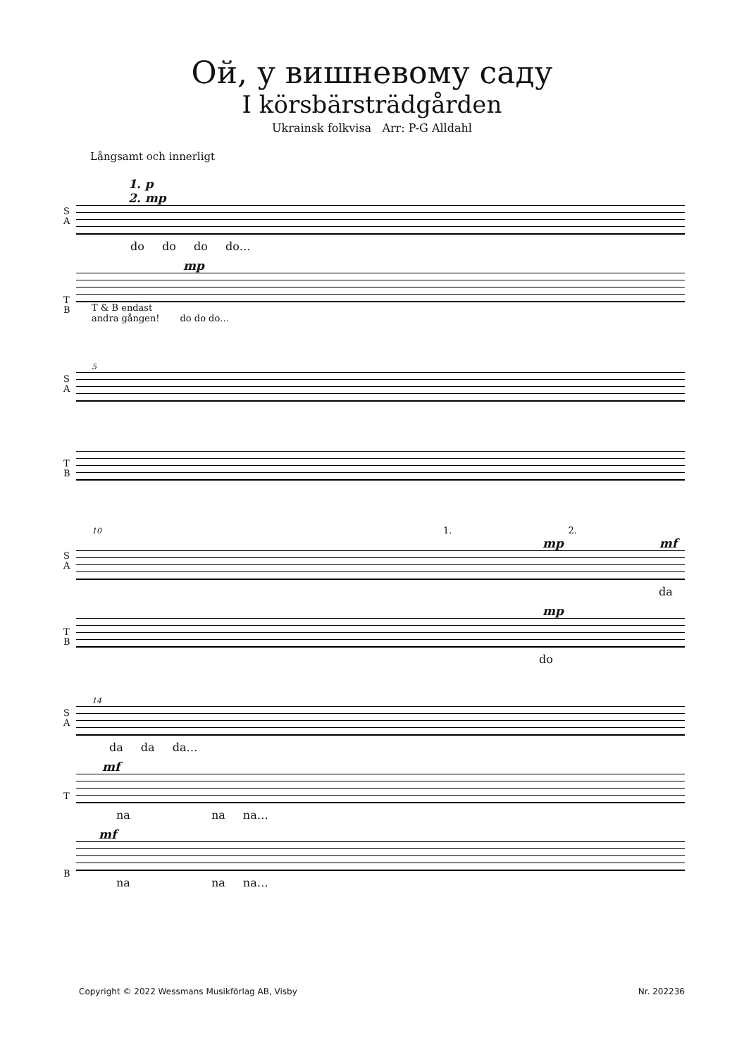Ой, у вишневому саду
I körsbärsträdgården
Ukrainsk folkvisa Arr: P-G Alldahl
Långsamt och innerligt
1. p
2. mp
S
A
do do do do…
mp
T
B
T & B endast
andra gången! do do do…
5
S
A
T
B
10 1. 2.
mp mf
S
A
da
mp
T
B
do
14
S
A
da da da…
mf
T
na na na…
mf
B
na na na…
Copyright © 2022 Wessmans Musikförlag AB, Visby Nr. 202236